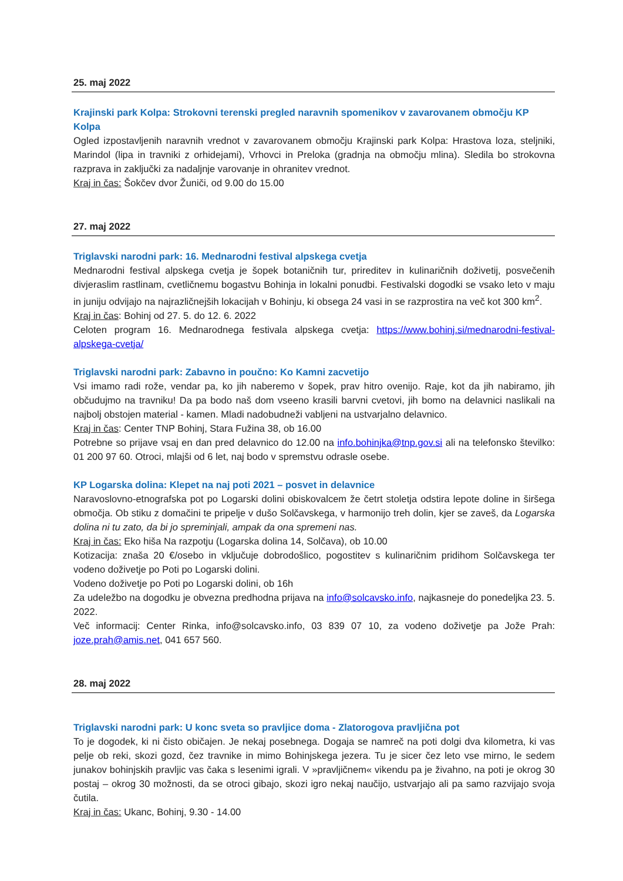25. maj 2022
Krajinski park Kolpa: Strokovni terenski pregled naravnih spomenikov v zavarovanem območju KP Kolpa
Ogled izpostavljenih naravnih vrednot v zavarovanem območju Krajinski park Kolpa: Hrastova loza, steljniki, Marindol (lipa in travniki z orhidejami), Vrhovci in Preloka (gradnja na območju mlina). Sledila bo strokovna razprava in zaključki za nadaljnje varovanje in ohranitev vrednot.
Kraj in čas: Šokčev dvor Žuniči, od 9.00 do 15.00
27. maj 2022
Triglavski narodni park: 16. Mednarodni festival alpskega cvetja
Mednarodni festival alpskega cvetja je šopek botaničnih tur, prireditev in kulinaričnih doživetij, posvečenih divjeraslim rastlinam, cvetličnemu bogastvu Bohinja in lokalni ponudbi. Festivalski dogodki se vsako leto v maju in juniju odvijajo na najrazličnejših lokacijah v Bohinju, ki obsega 24 vasi in se razprostira na več kot 300 km<sup>2</sup>.
Kraj in čas: Bohinj od 27. 5. do 12. 6. 2022
Celoten program 16. Mednarodnega festivala alpskega cvetja: https://www.bohinj.si/mednarodni-festival-alpskega-cvetja/
Triglavski narodni park: Zabavno in poučno: Ko Kamni zacvetijo
Vsi imamo radi rože, vendar pa, ko jih naberemo v šopek, prav hitro ovenijo. Raje, kot da jih nabiramo, jih občudujmo na travniku! Da pa bodo naš dom vseeno krasili barvni cvetovi, jih bomo na delavnici naslikali na najbolj obstojen material - kamen. Mladi nadobudneži vabljeni na ustvarjalno delavnico.
Kraj in čas: Center TNP Bohinj, Stara Fužina 38, ob 16.00
Potrebne so prijave vsaj en dan pred delavnico do 12.00 na info.bohinjka@tnp.gov.si ali na telefonsko številko: 01 200 97 60. Otroci, mlajši od 6 let, naj bodo v spremstvu odrasle osebe.
KP Logarska dolina: Klepet na naj poti 2021 – posvet in delavnice
Naravoslovno-etnografska pot po Logarski dolini obiskovalcem že četrt stoletja odstira lepote doline in širšega območja. Ob stiku z domačini te pripelje v dušo Solčavskega, v harmonijo treh dolin, kjer se zaveš, da Logarska dolina ni tu zato, da bi jo spreminjali, ampak da ona spremeni nas.
Kraj in čas: Eko hiša Na razpotju (Logarska dolina 14, Solčava), ob 10.00
Kotizacija: znaša 20 €/osebo in vključuje dobrodošlico, pogostitev s kulinaričnim pridihom Solčavskega ter vodeno doživetje po Poti po Logarski dolini.
Vodeno doživetje po Poti po Logarski dolini, ob 16h
Za udeležbo na dogodku je obvezna predhodna prijava na info@solcavsko.info, najkasneje do ponedeljka 23. 5. 2022.
Več informacij: Center Rinka, info@solcavsko.info, 03 839 07 10, za vodeno doživetje pa Jože Prah: joze.prah@amis.net, 041 657 560.
28. maj 2022
Triglavski narodni park: U konc sveta so pravljice doma - Zlatorogova pravljična pot
To je dogodek, ki ni čisto običajen. Je nekaj posebnega. Dogaja se namreč na poti dolgi dva kilometra, ki vas pelje ob reki, skozi gozd, čez travnike in mimo Bohinjskega jezera. Tu je sicer čez leto vse mirno, le sedem junakov bohinjskih pravljic vas čaka s lesenimi igrali. V »pravljičnem« vikendu pa je živahno, na poti je okrog 30 postaj – okrog 30 možnosti, da se otroci gibajo, skozi igro nekaj naučijo, ustvarjajo ali pa samo razvijajo svoja čutila.
Kraj in čas: Ukanc, Bohinj, 9.30 - 14.00